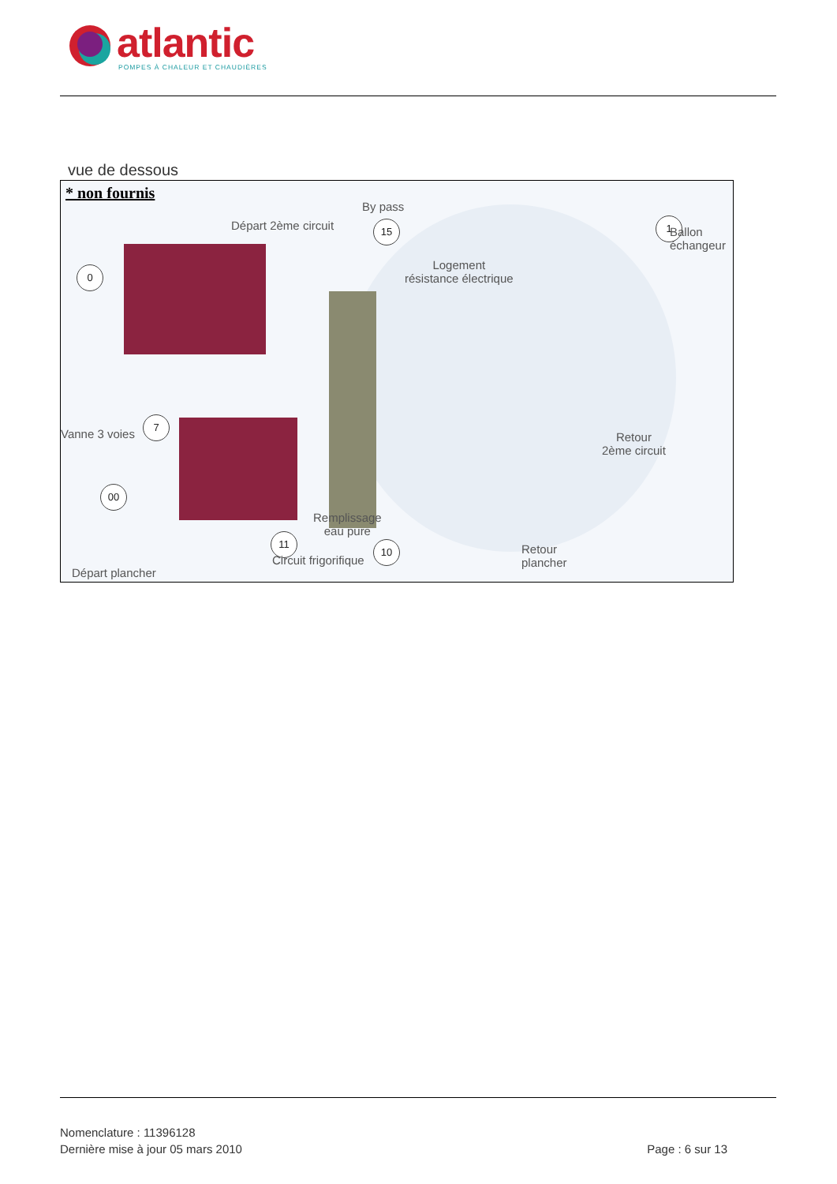atlantic
POMPES À CHALEUR ET CHAUDIÈRES
vue de dessous
* non fournis
By pass
Départ 2ème circuit 15 1
Ballon
échangeur
0 Logement
résistance électrique
Vanne 3 voies
7
Retour
2ème circuit
00
Remplissage
eau pure 11
10 Retour
plancher Circuit frigorifique
Départ plancher
Nomenclature : 11396128
Dernière mise à jour 05 mars 2010
Page : 6 sur 13